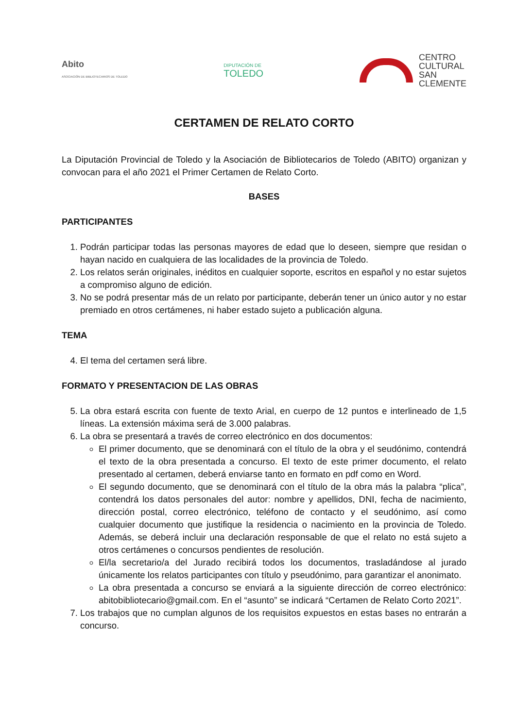Abito
ASOCIACIÓN DE BIBLIOTECARIOS DE TOLEDO
DIPUTACIÓN DE
TOLEDO
CENTRO
CULTURAL
SAN
CLEMENTE
CERTAMEN DE RELATO CORTO
La Diputación Provincial de Toledo y la Asociación de Bibliotecarios de Toledo (ABITO) organizan y convocan para el año 2021 el Primer Certamen de Relato Corto.
BASES
PARTICIPANTES
1. Podrán participar todas las personas mayores de edad que lo deseen, siempre que residan o hayan nacido en cualquiera de las localidades de la provincia de Toledo.
2. Los relatos serán originales, inéditos en cualquier soporte, escritos en español y no estar sujetos a compromiso alguno de edición.
3. No se podrá presentar más de un relato por participante, deberán tener un único autor y no estar premiado en otros certámenes, ni haber estado sujeto a publicación alguna.
TEMA
4. El tema del certamen será libre.
FORMATO Y PRESENTACION DE LAS OBRAS
5. La obra estará escrita con fuente de texto Arial, en cuerpo de 12 puntos e interlineado de 1,5 líneas. La extensión máxima será de 3.000 palabras.
6. La obra se presentará a través de correo electrónico en dos documentos:
El primer documento, que se denominará con el título de la obra y el seudónimo, contendrá el texto de la obra presentada a concurso. El texto de este primer documento, el relato presentado al certamen, deberá enviarse tanto en formato en pdf como en Word.
El segundo documento, que se denominará con el título de la obra más la palabra “plica”, contendrá los datos personales del autor: nombre y apellidos, DNI, fecha de nacimiento, dirección postal, correo electrónico, teléfono de contacto y el seudónimo, así como cualquier documento que justifique la residencia o nacimiento en la provincia de Toledo. Además, se deberá incluir una declaración responsable de que el relato no está sujeto a otros certámenes o concursos pendientes de resolución.
El/la secretario/a del Jurado recibirá todos los documentos, trasladándose al jurado únicamente los relatos participantes con título y pseudónimo, para garantizar el anonimato.
La obra presentada a concurso se enviará a la siguiente dirección de correo electrónico: abitobibliotecario@gmail.com. En el “asunto” se indicará “Certamen de Relato Corto 2021”.
7. Los trabajos que no cumplan algunos de los requisitos expuestos en estas bases no entrarán a concurso.